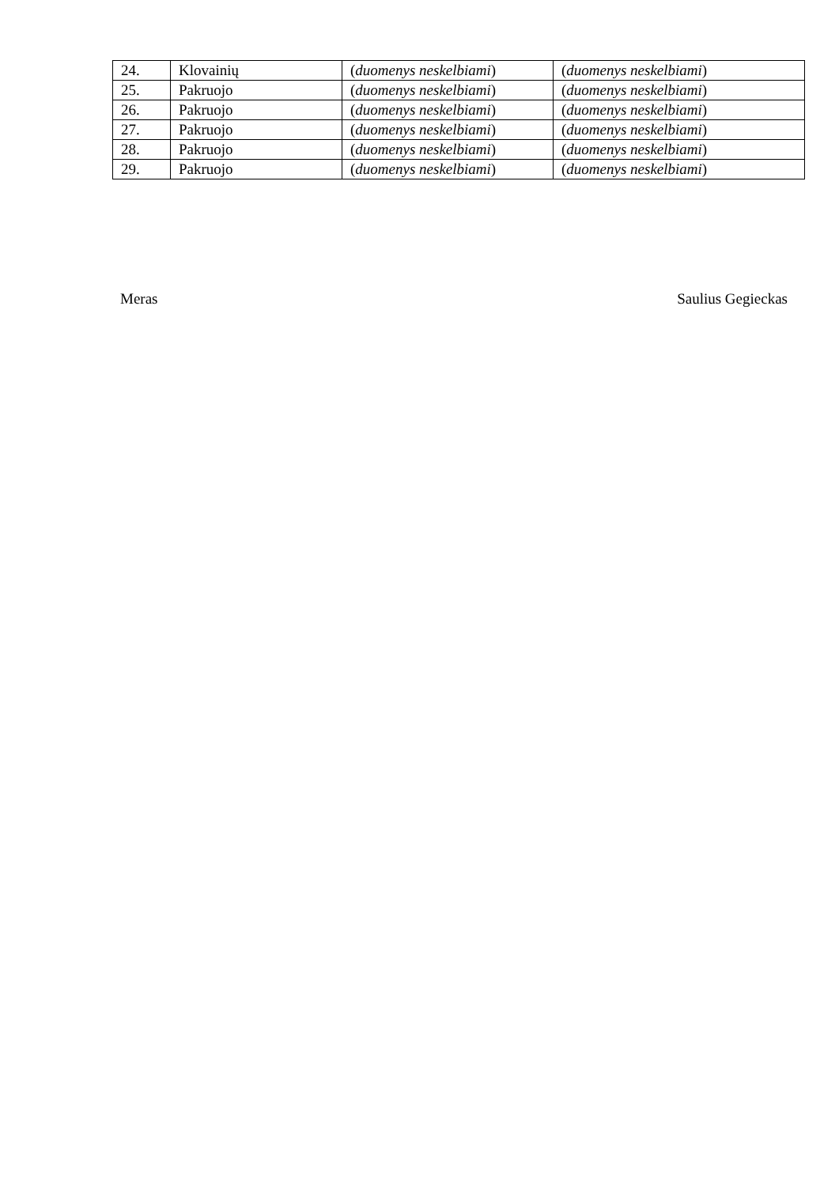| 24. | Klovainių | ( duomenys neskelbiami ) | ( duomenys neskelbiami ) |
| 25. | Pakruojo | ( duomenys neskelbiami ) | ( duomenys neskelbiami ) |
| 26. | Pakruojo | ( duomenys neskelbiami ) | ( duomenys neskelbiami ) |
| 27. | Pakruojo | ( duomenys neskelbiami ) | ( duomenys neskelbiami ) |
| 28. | Pakruojo | ( duomenys neskelbiami ) | ( duomenys neskelbiami ) |
| 29. | Pakruojo | ( duomenys neskelbiami ) | ( duomenys neskelbiami ) |
Meras Saulius Gegieckas